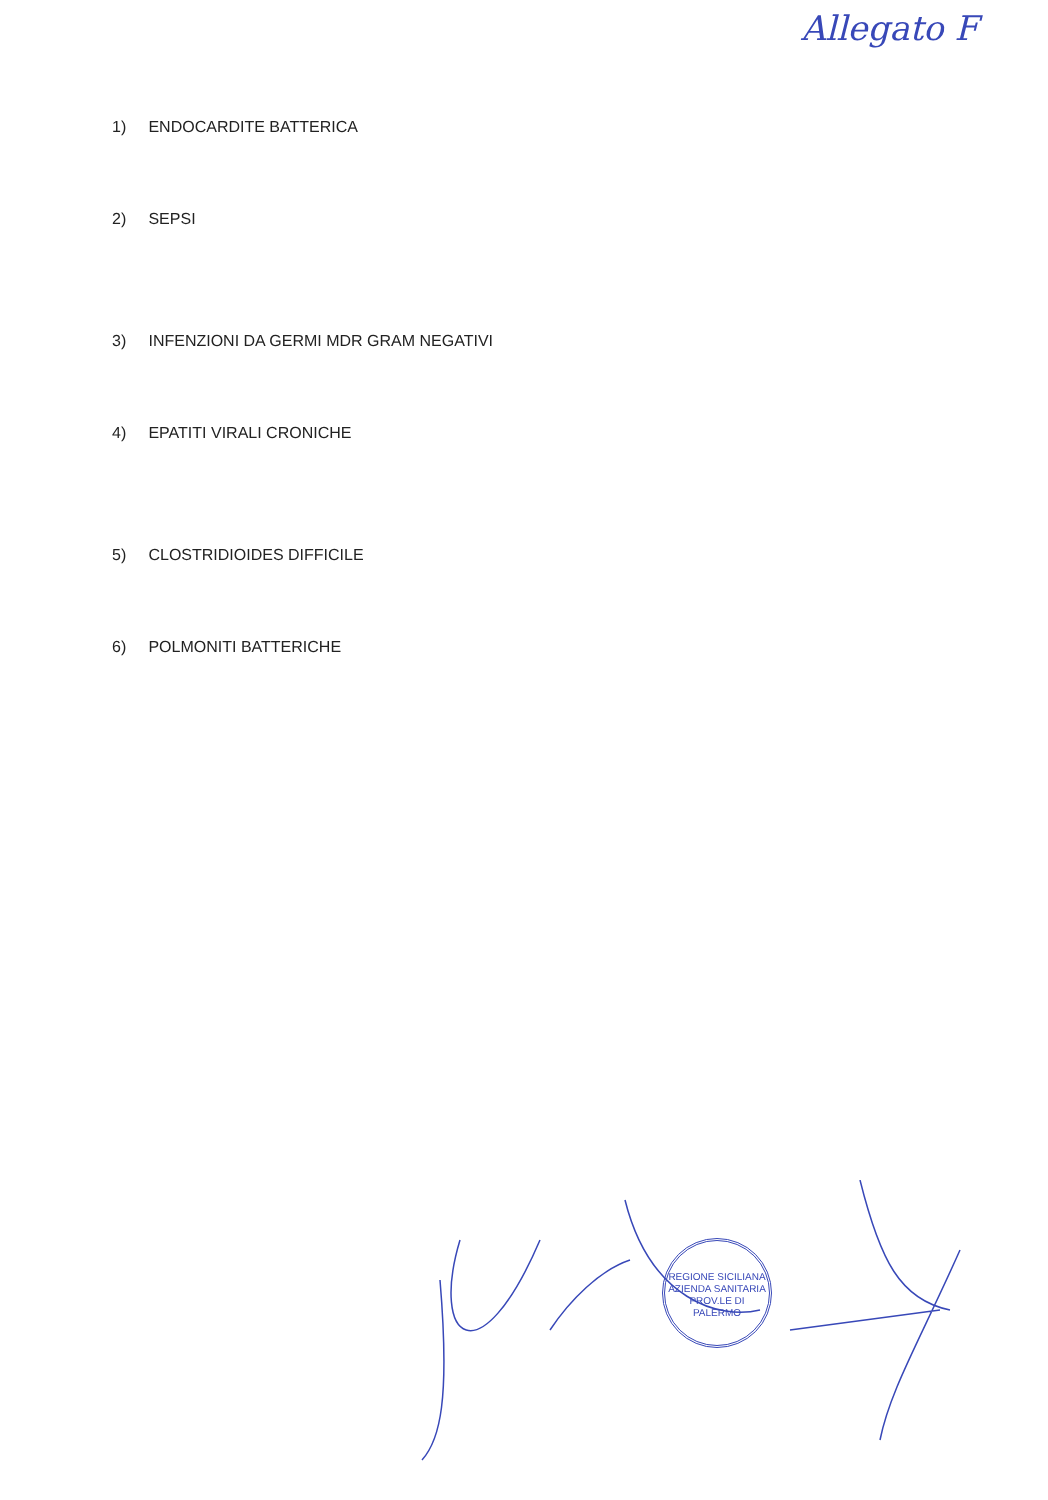Allegato F
1) ENDOCARDITE BATTERICA
2) SEPSI
3) INFENZIONI DA GERMI MDR GRAM NEGATIVI
4) EPATITI VIRALI CRONICHE
5) CLOSTRIDIOIDES DIFFICILE
6) POLMONITI BATTERICHE
REGIONE SICILIANA
AZIENDA SANITARIA PROV.LE DI PALERMO